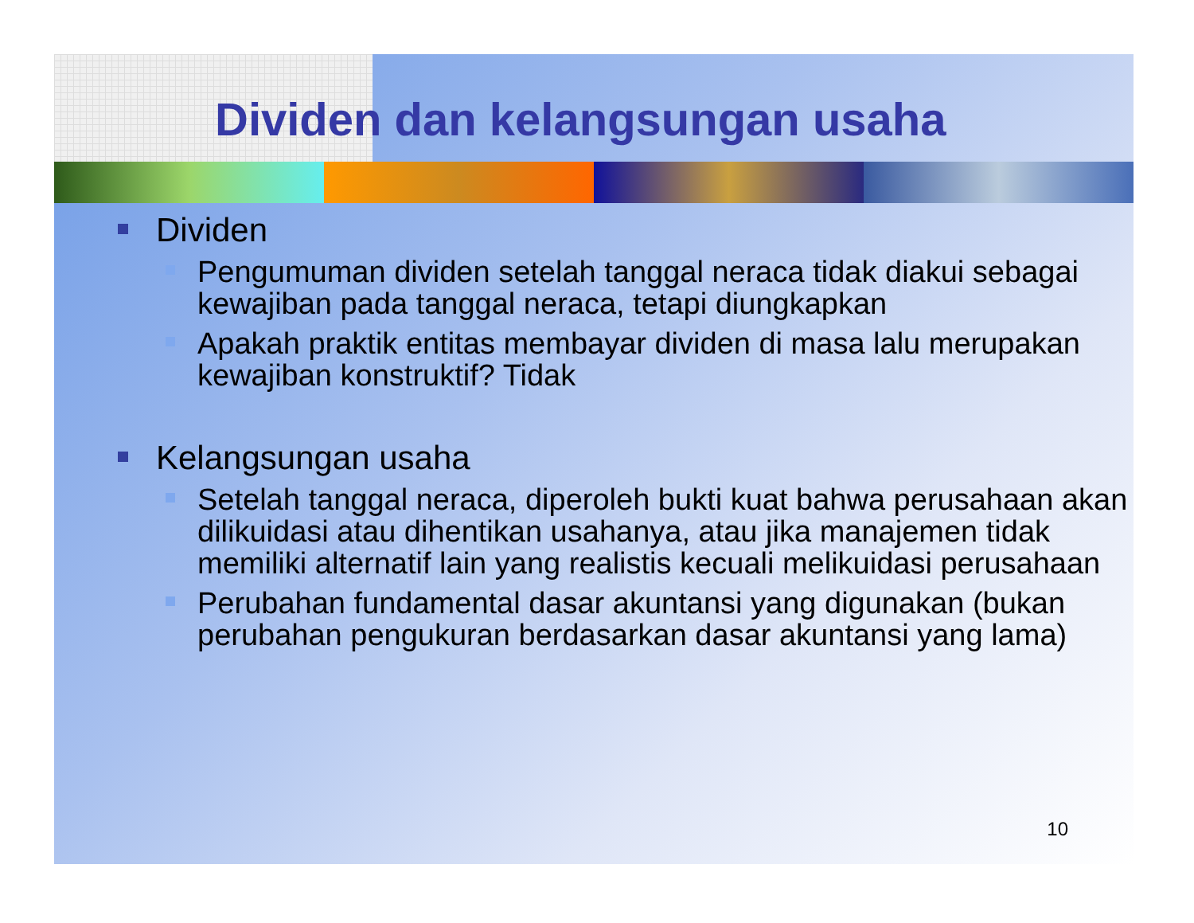Dividen dan kelangsungan usaha
Dividen
Pengumuman dividen setelah tanggal neraca tidak diakui sebagai kewajiban pada tanggal neraca, tetapi diungkapkan
Apakah praktik entitas membayar dividen di masa lalu merupakan kewajiban konstruktif? Tidak
Kelangsungan usaha
Setelah tanggal neraca, diperoleh bukti kuat bahwa perusahaan akan dilikuidasi atau dihentikan usahanya, atau jika manajemen tidak memiliki alternatif lain yang realistis kecuali melikuidasi perusahaan
Perubahan fundamental dasar akuntansi yang digunakan (bukan perubahan pengukuran berdasarkan dasar akuntansi yang lama)
10